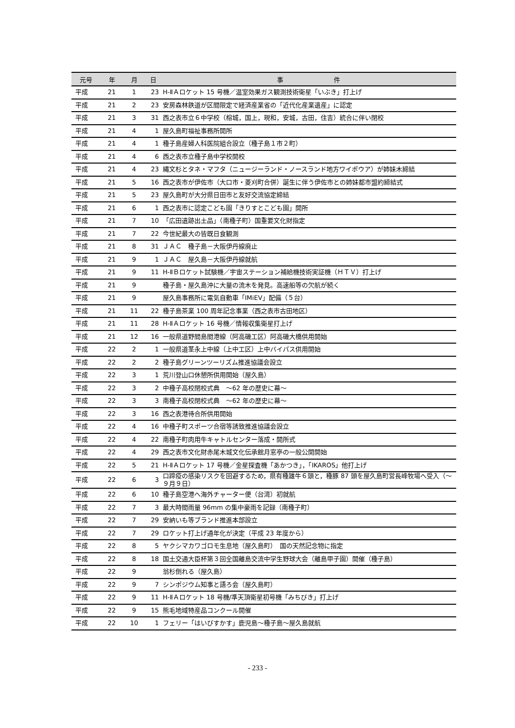| 元号 | 年 | 月 | 日 | 事 件 |
| --- | --- | --- | --- | --- |
| 平成 | 21 | 1 | 23 | H-ⅡＡロケット 15 号機／温室効果ガス観測技術衛星「いぶき」打上げ |
| 平成 | 21 | 2 | 23 | 安房森林鉄道が区間限定で経済産業省の「近代化産業遺産」に認定 |
| 平成 | 21 | 3 | 31 | 西之表市立６中学校（榕城，国上，現和，安城，古田，住吉）統合に伴い閉校 |
| 平成 | 21 | 4 | 1 | 屋久島町福祉事務所開所 |
| 平成 | 21 | 4 | 1 | 種子島産婦人科医院組合設立（種子島１市２町） |
| 平成 | 21 | 4 | 6 | 西之表市立種子島中学校開校 |
| 平成 | 21 | 4 | 23 | 縄文杉とタネ・マフタ（ニュージーランド・ノースランド地方ワイポウア）が姉妹木締結 |
| 平成 | 21 | 5 | 16 | 西之表市が伊佐市（大口市・菱刈町合併）誕生に伴う伊佐市との姉妹都市盟約締結式 |
| 平成 | 21 | 5 | 23 | 屋久島町が大分県日田市と友好交流協定締結 |
| 平成 | 21 | 6 | 1 | 西之表市に認定こども園「きりすとこども園」開所 |
| 平成 | 21 | 7 | 10 | 「広田遺跡出土品」（南種子町）国重要文化財指定 |
| 平成 | 21 | 7 | 22 | 今世紀最大の皆既日食観測 |
| 平成 | 21 | 8 | 31 | ＪＡＣ 種子島－大阪伊丹線廃止 |
| 平成 | 21 | 9 | 1 | ＪＡＣ 屋久島－大阪伊丹線就航 |
| 平成 | 21 | 9 | 11 | H-ⅡＢロケット試験機／宇宙ステーション補給機技術実証機（ＨＴＶ）打上げ |
| 平成 | 21 | 9 | | 種子島・屋久島沖に大量の流木を発見。高速船等の欠航が続く |
| 平成 | 21 | 9 | | 屋久島事務所に電気自動車「IMiEV」配備（５台） |
| 平成 | 21 | 11 | 22 | 種子島茶業 100 周年記念事業（西之表市古田地区） |
| 平成 | 21 | 11 | 28 | H-ⅡＡロケット 16 号機／情報収集衛星打上げ |
| 平成 | 21 | 12 | 16 | 一般県道野間島間港線（阿高磯工区）阿高磯大橋供用開始 |
| 平成 | 22 | 2 | 1 | 一般県道茎永上中線（上中工区）上中バイパス供用開始 |
| 平成 | 22 | 2 | 2 | 種子島グリーンツーリズム推進協議会設立 |
| 平成 | 22 | 3 | 1 | 荒川登山口休憩所供用開始（屋久島） |
| 平成 | 22 | 3 | 2 | 中種子高校閉校式典 ～62 年の歴史に幕～ |
| 平成 | 22 | 3 | 3 | 南種子高校閉校式典 ～62 年の歴史に幕～ |
| 平成 | 22 | 3 | 16 | 西之表港待合所供用開始 |
| 平成 | 22 | 4 | 16 | 中種子町スポーツ合宿等誘致推進協議会設立 |
| 平成 | 22 | 4 | 22 | 南種子町肉用牛キャトルセンター落成・開所式 |
| 平成 | 22 | 4 | 29 | 西之表市文化財赤尾木城文化伝承館月窓亭の一般公開開始 |
| 平成 | 22 | 5 | 21 | H-ⅡＡロケット 17 号機／金星探査機「あかつき」，「IKAROS」他打上げ |
| 平成 | 22 | 6 | 3 | 口蹄疫の感染リスクを回避するため，県有種雄牛６頭と，種豚 87 頭を屋久島町営長峰牧場へ受入（～９月９日） |
| 平成 | 22 | 6 | 10 | 種子島空港へ海外チャーター便（台湾）初就航 |
| 平成 | 22 | 7 | 3 | 最大時間雨量 96mm の集中豪雨を記録（南種子町） |
| 平成 | 22 | 7 | 29 | 安納いも等ブランド推進本部設立 |
| 平成 | 22 | 7 | 29 | ロケット打上げ通年化が決定（平成 23 年度から） |
| 平成 | 22 | 8 | 5 | ヤクシマカワゴロモ生息地（屋久島町） 国の天然記念物に指定 |
| 平成 | 22 | 8 | 18 | 国土交通大臣杯第３回全国離島交流中学生野球大会（離島甲子園）開催（種子島） |
| 平成 | 22 | 9 | | 翁杉倒れる（屋久島） |
| 平成 | 22 | 9 | 7 | シンポジウム知事と語ろ会（屋久島町） |
| 平成 | 22 | 9 | 11 | H-ⅡＡロケット 18 号機/準天頂衛星初号機「みちびき」打上げ |
| 平成 | 22 | 9 | 15 | 熊毛地域特産品コンクール開催 |
| 平成 | 22 | 10 | 1 | フェリー「はいびすかす」鹿児島～種子島～屋久島就航 |
- 233 -